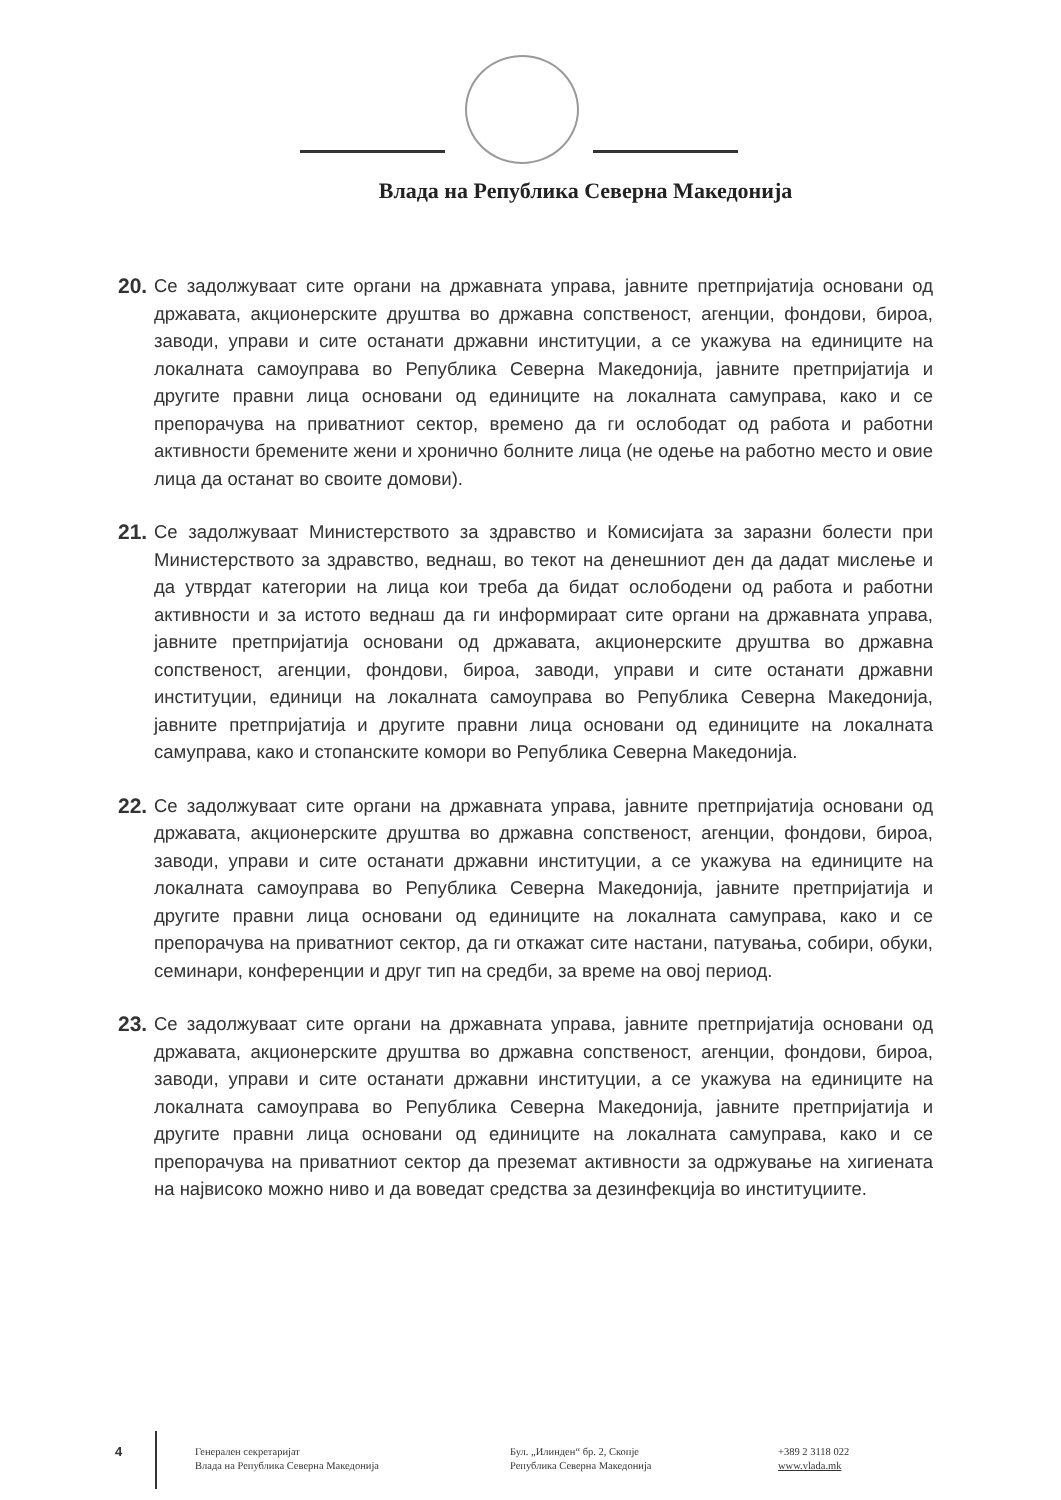Влада на Република Северна Македонија
20.
Се задолжуваат сите органи на државната управа, јавните претпријатија основани од државата, акционерските друштва во државна сопственост, агенции, фондови, бироа, заводи, управи и сите останати државни институции, а се укажува на единиците на локалната самоуправа во Република Северна Македонија, јавните претпријатија и другите правни лица основани од единиците на локалната самуправа, како и се препорачува на приватниот сектор, времено да ги ослободат од работа и работни активности бремените жени и хронично болните лица (не одење на работно место и овие лица да останат во своите домови).
21.
Се задолжуваат Министерството за здравство и Комисијата за заразни болести при Министерството за здравство, веднаш, во текот на денешниот ден да дадат мислење и да утврдат категории на лица кои треба да бидат ослободени од работа и работни активности и за истото веднаш да ги информираат сите органи на државната управа, јавните претпријатија основани од државата, акционерските друштва во државна сопственост, агенции, фондови, бироа, заводи, управи и сите останати државни институции, единици на локалната самоуправа во Република Северна Македонија, јавните претпријатија и другите правни лица основани од единиците на локалната самуправа, како и стопанските комори во Република Северна Македонија.
22.
Се задолжуваат сите органи на државната управа, јавните претпријатија основани од државата, акционерските друштва во државна сопственост, агенции, фондови, бироа, заводи, управи и сите останати државни институции, а се укажува на единиците на локалната самоуправа во Република Северна Македонија, јавните претпријатија и другите правни лица основани од единиците на локалната самуправа, како и се препорачува на приватниот сектор, да ги откажат сите настани, патувања, собири, обуки, семинари, конференции и друг тип на средби, за време на овој период.
23.
Се задолжуваат сите органи на државната управа, јавните претпријатија основани од државата, акционерските друштва во државна сопственост, агенции, фондови, бироа, заводи, управи и сите останати државни институции, а се укажува на единиците на локалната самоуправа во Република Северна Македонија, јавните претпријатија и другите правни лица основани од единиците на локалната самуправа, како и се препорачува на приватниот сектор да преземат активности за одржување на хигиената на највисоко можно ниво и да воведат средства за дезинфекција во институциите.
4
Генерален секретаријат
Влада на Република Северна Македонија
Бул. „Илинден“ бр. 2, Скопје
Република Северна Македонија
+389 2 3118 022
www.vlada.mk